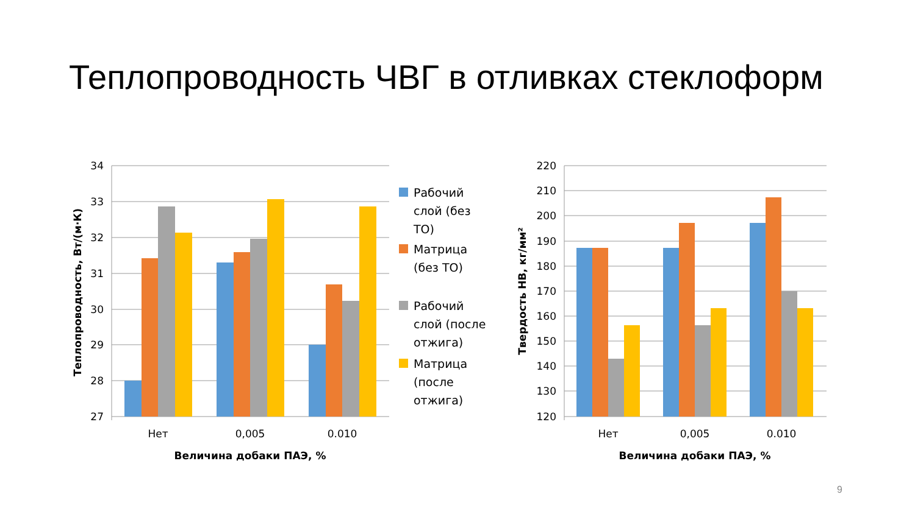Теплопроводность ЧВГ в отливках стеклоформ
34
33
32
31
30
29
28
27
220
210
200
190
180
170
160
150
140
130
120
Нет
0,005
0.010
Нет
0,005
0.010
Величина добаки ПАЭ, %
Величина добаки ПАЭ, %
Теплопроводность, Вт/(м·К)
Твердость НВ, кг/мм²
Рабочий
слой (без
ТО)
Матрица
(без ТО)
Рабочий
слой (после
отжига)
Матрица
(после
отжига)
9